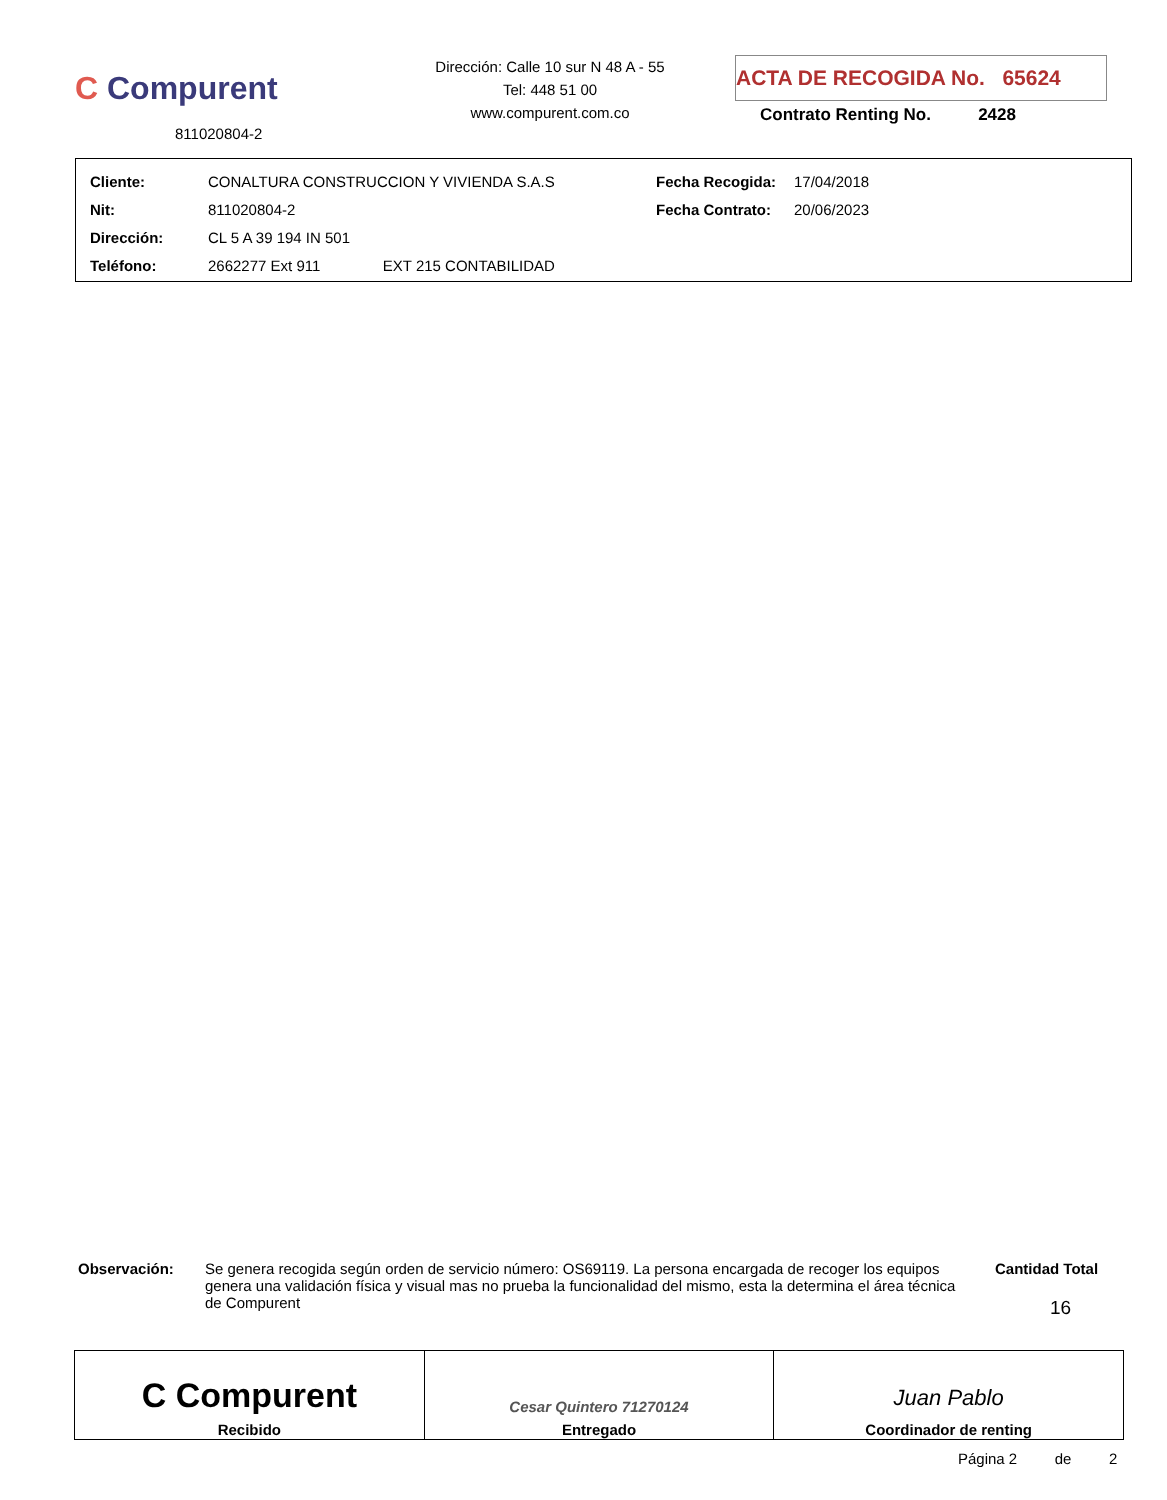C Compurent
811020804-2
Dirección: Calle 10 sur N 48 A - 55
Tel: 448 51 00
www.compurent.com.co
ACTA DE RECOGIDA No. 65624
Contrato Renting No. 2428
| Cliente: | CONALTURA CONSTRUCCION Y VIVIENDA S.A.S | Fecha Recogida: | 17/04/2018 |
| Nit: | 811020804-2 | Fecha Contrato: | 20/06/2023 |
| Dirección: | CL 5 A 39 194 IN 501 | | |
| Teléfono: | 2662277 Ext 911 EXT 215 CONTABILIDAD | | |
Observación: Se genera recogida según orden de servicio número: OS69119. La persona encargada de recoger los equipos genera una validación física y visual mas no prueba la funcionalidad del mismo, esta la determina el área técnica de Compurent
Cantidad Total
16
| C Compurent Recibido | Cesar Quintero 71270124 Entregado | Juan Pablo Coordinador de renting |
Página 2 de 2